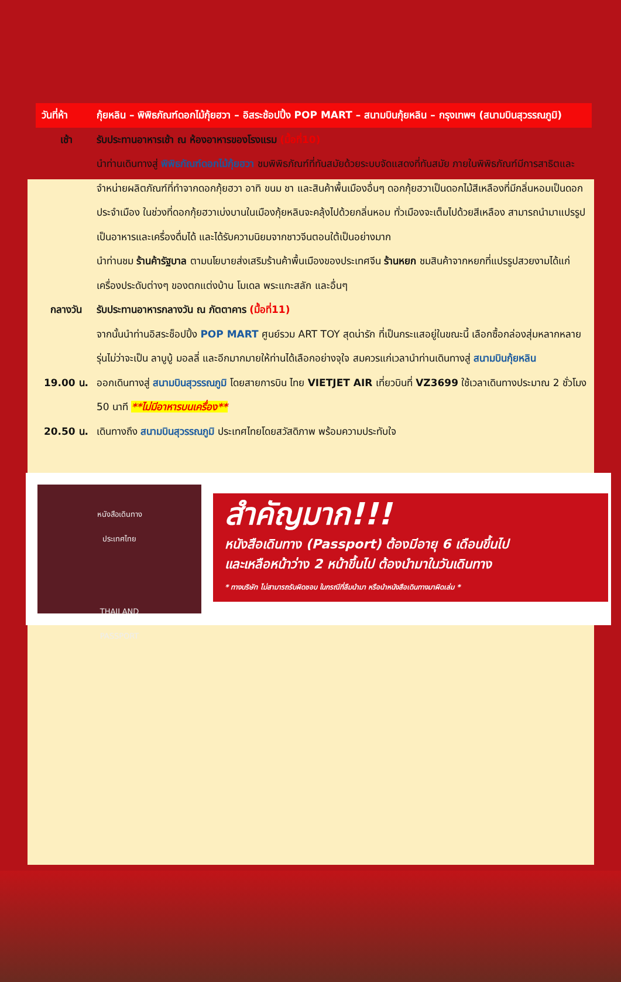วันที่ห้า กุ้ยหลิน – พิพิธภัณฑ์ดอกไม้กุ้ยฮวา – อิสระช้อปปิ้ง POP MART – สนามบินกุ้ยหลิน – กรุงเทพฯ (สนามบินสุวรรณภูมิ)
เช้า รับประทานอาหารเช้า ณ ห้องอาหารของโรงแรม (มื้อที่10)
นำท่านเดินทางสู่ พิพิธภัณฑ์ดอกไม้กุ้ยฮวา ชมพิพิธภัณฑ์ที่ทันสมัยด้วยระบบจัดแสดงที่ทันสมัย ภายในพิพิธภัณฑ์มีการสาธิตและจำหน่ายผลิตภัณฑ์ที่ทำจากดอกกุ้ยฮวา อาทิ ขนม ชา และสินค้าพื้นเมืองอื่นๆ ดอกกุ้ยฮวาเป็นดอกไม้สีเหลืองที่มีกลิ่นหอมเป็นดอกประจำเมือง ในช่วงที่ดอกกุ้ยฮวาเบ่งบานในเมืองกุ้ยหลินจะคลุ้งไปด้วยกลิ่นหอม ทั่วเมืองจะเต็มไปด้วยสีเหลือง สามารถนำมาแปรรูปเป็นอาหารและเครื่องดื่มได้ และได้รับความนิยมจากชาวจีนตอนใต้เป็นอย่างมาก
นำท่านชม ร้านค้ารัฐบาล ตามนโยบายส่งเสริมร้านค้าพื้นเมืองของประเทศจีน ร้านหยก ชมสินค้าจากหยกที่แปรรูปสวยงามได้แก่เครื่องประดับต่างๆ ของตกแต่งบ้าน โมเดล พระแกะสลัก และอื่นๆ
กลางวัน รับประทานอาหารกลางวัน ณ ภัตตาคาร (มื้อที่11)
จากนั้นนำท่านอิสระช็อปปิ้ง POP MART ศูนย์รวม ART TOY สุดน่ารัก ที่เป็นกระแสอยู่ในขณะนี้ เลือกซื้อกล่องสุ่มหลากหลายรุ่นไม่ว่าจะเป็น ลาบูบู้ มอลลี่ และอีกมากมายให้ท่านได้เลือกอย่างจุใจ สมควรแก่เวลานำท่านเดินทางสู่ สนามบินกุ้ยหลิน
19.00 น. ออกเดินทางสู่ สนามบินสุวรรณภูมิ โดยสายการบิน ไทย VIETJET AIR เที่ยวบินที่ VZ3699 ใช้เวลาเดินทางประมาณ 2 ชั่วโมง 50 นาที **ไม่มีอาหารบนเครื่อง**
20.50 น. เดินทางถึง สนามบินสุวรรณภูมิ ประเทศไทยโดยสวัสดิภาพ พร้อมความประทับใจ
หนังสือเดินทาง
ประเทศไทย
THAILAND
PASSPORT
สำคัญมาก!!!
หนังสือเดินทาง (Passport) ต้องมีอายุ 6 เดือนขึ้นไป
และเหลือหน้าว่าง 2 หน้าขึ้นไป ต้องนำมาในวันเดินทาง
* ทางบริษัท ไม่สามารถรับผิดชอบ ในกรณีที่ลืมนำมา หรือนำหนังสือเดินทางมาผิดเล่ม *